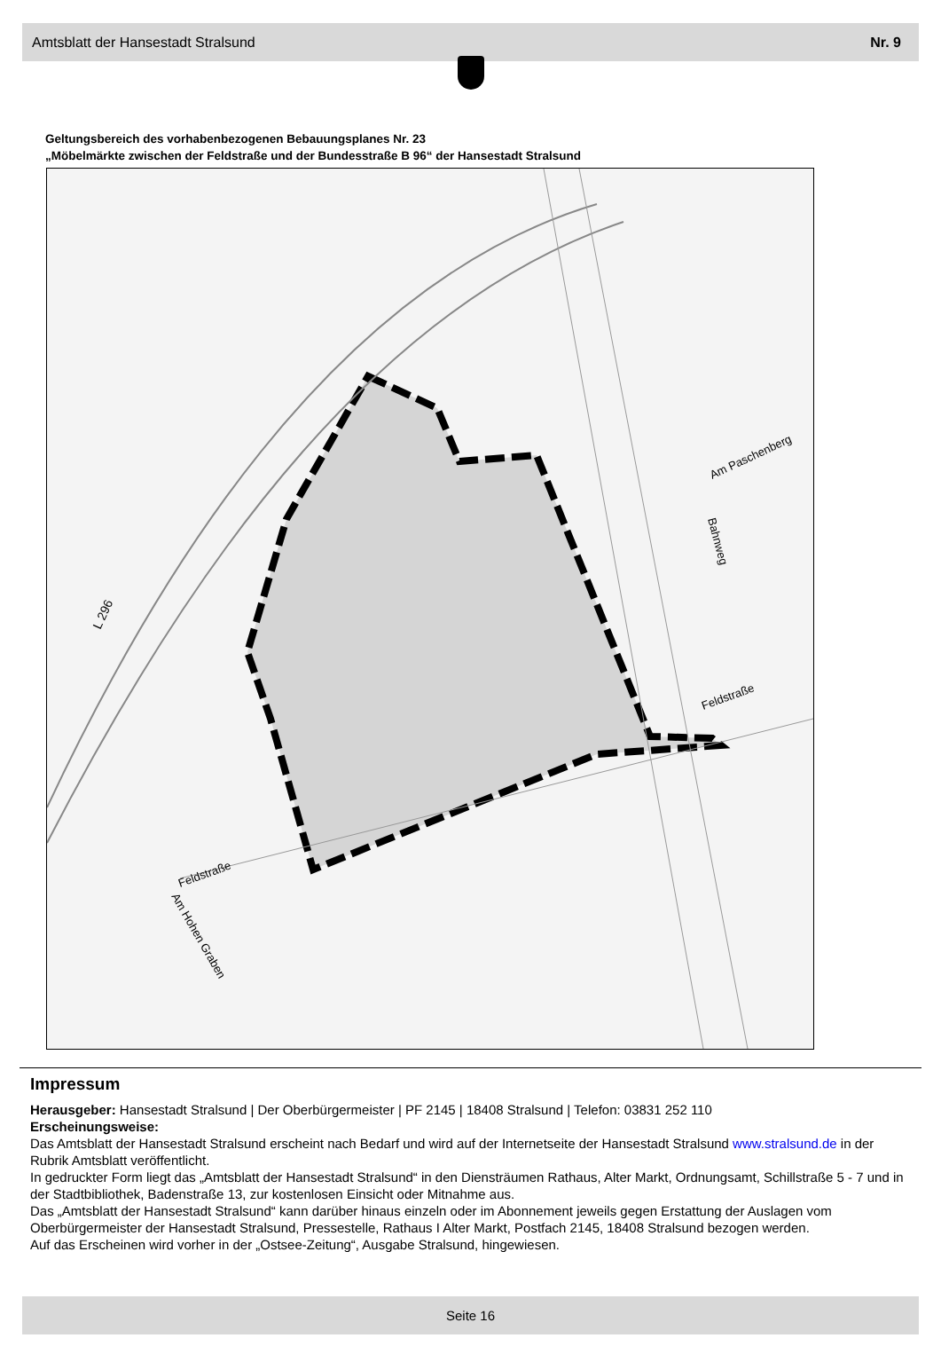Amtsblatt der Hansestadt Stralsund Nr. 9
Geltungsbereich des vorhabenbezogenen Bebauungsplanes Nr. 23
„Möbelmärkte zwischen der Feldstraße und der Bundesstraße B 96“ der Hansestadt Stralsund
L 296
Feldstraße
Feldstraße
Am Paschenberg
Bahnweg
Am Hohen Graben
Impressum
Herausgeber: Hansestadt Stralsund | Der Oberbürgermeister | PF 2145 | 18408 Stralsund | Telefon: 03831 252 110
Erscheinungsweise:
Das Amtsblatt der Hansestadt Stralsund erscheint nach Bedarf und wird auf der Internetseite der Hansestadt Stralsund www.stralsund.de in der Rubrik Amtsblatt veröffentlicht.
In gedruckter Form liegt das „Amtsblatt der Hansestadt Stralsund“ in den Diensträumen Rathaus, Alter Markt, Ordnungsamt, Schillstraße 5 - 7 und in der Stadtbibliothek, Badenstraße 13, zur kostenlosen Einsicht oder Mitnahme aus.
Das „Amtsblatt der Hansestadt Stralsund“ kann darüber hinaus einzeln oder im Abonnement jeweils gegen Erstattung der Auslagen vom Oberbürgermeister der Hansestadt Stralsund, Pressestelle, Rathaus I Alter Markt, Postfach 2145, 18408 Stralsund bezogen werden.
Auf das Erscheinen wird vorher in der „Ostsee-Zeitung“, Ausgabe Stralsund, hingewiesen.
Seite 16